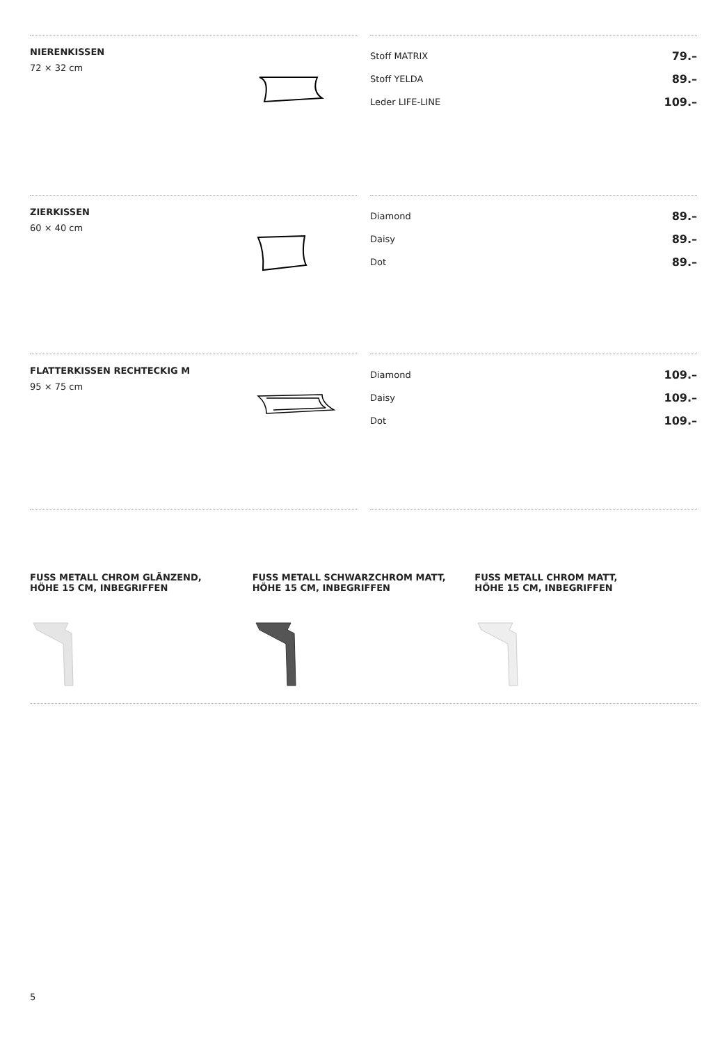NIERENKISSEN
72 × 32 cm
| Stoff MATRIX | 79.– |
| Stoff YELDA | 89.– |
| Leder LIFE-LINE | 109.– |
ZIERKISSEN
60 × 40 cm
| Diamond | 89.– |
| Daisy | 89.– |
| Dot | 89.– |
FLATTERKISSEN RECHTECKIG M
95 × 75 cm
| Diamond | 109.– |
| Daisy | 109.– |
| Dot | 109.– |
FUSS METALL CHROM GLÄNZEND,
HÖHE 15 CM, INBEGRIFFEN
FUSS METALL SCHWARZCHROM MATT,
HÖHE 15 CM, INBEGRIFFEN
FUSS METALL CHROM MATT,
HÖHE 15 CM, INBEGRIFFEN
5